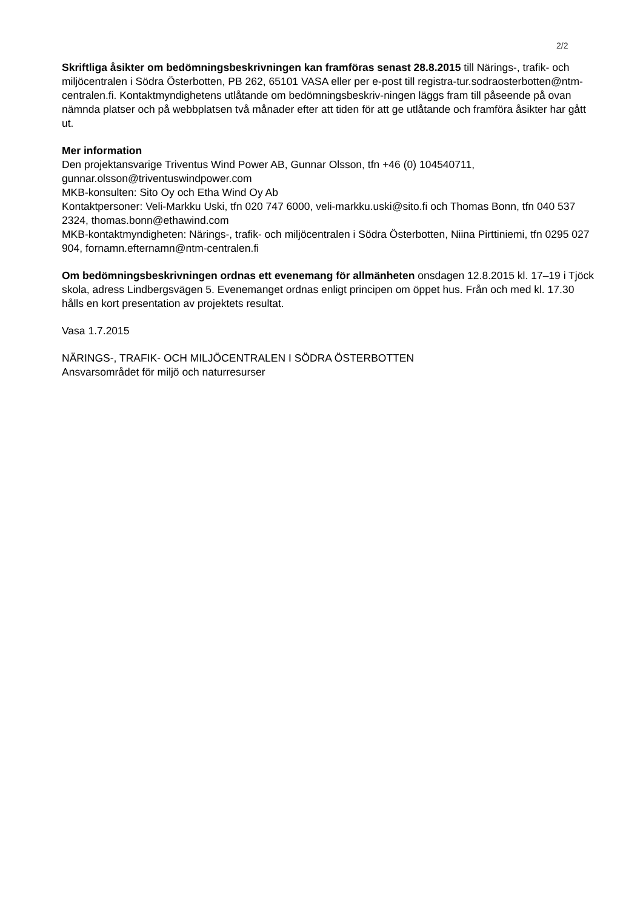2/2
Skriftliga åsikter om bedömningsbeskrivningen kan framföras senast 28.8.2015 till Närings-, trafik- och miljöcentralen i Södra Österbotten, PB 262, 65101 VASA eller per e-post till registra-tur.sodraosterbotten@ntm-centralen.fi. Kontaktmyndighetens utlåtande om bedömningsbeskriv-ningen läggs fram till påseende på ovan nämnda platser och på webbplatsen två månader efter att tiden för att ge utlåtande och framföra åsikter har gått ut.
Mer information
Den projektansvarige Triventus Wind Power AB, Gunnar Olsson, tfn +46 (0) 104540711,
gunnar.olsson@triventuswindpower.com
MKB-konsulten: Sito Oy och Etha Wind Oy Ab
Kontaktpersoner: Veli-Markku Uski, tfn 020 747 6000, veli-markku.uski@sito.fi och Thomas Bonn, tfn 040 537 2324, thomas.bonn@ethawind.com
MKB-kontaktmyndigheten: Närings-, trafik- och miljöcentralen i Södra Österbotten, Niina Pirttiniemi, tfn 0295 027 904, fornamn.efternamn@ntm-centralen.fi
Om bedömningsbeskrivningen ordnas ett evenemang för allmänheten onsdagen 12.8.2015 kl. 17–19 i Tjöck skola, adress Lindbergsvägen 5. Evenemanget ordnas enligt principen om öppet hus. Från och med kl. 17.30 hålls en kort presentation av projektets resultat.
Vasa 1.7.2015
NÄRINGS-, TRAFIK- OCH MILJÖCENTRALEN I SÖDRA ÖSTERBOTTEN
Ansvarsområdet för miljö och naturresurser